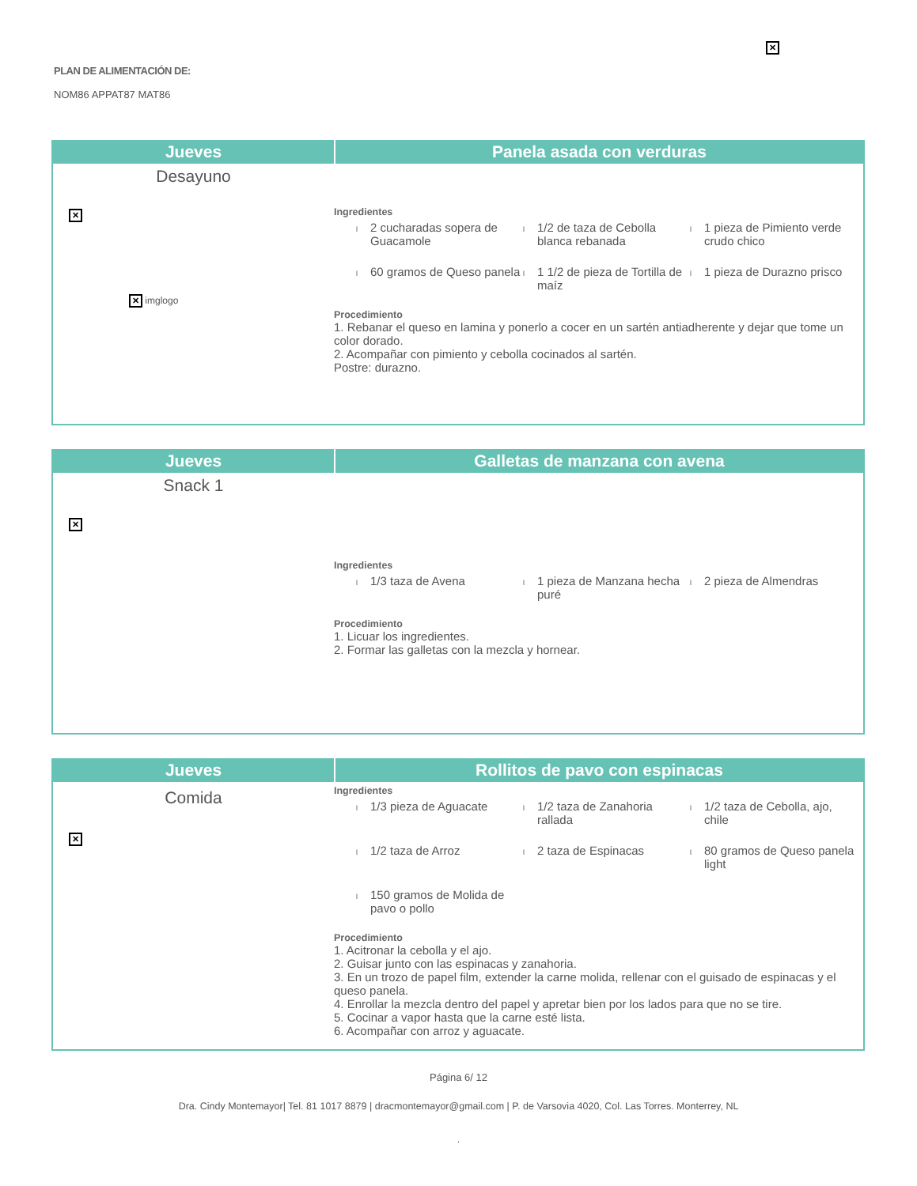✕
PLAN DE ALIMENTACIÓN DE:
NOM86 APPAT87 MAT86
| Jueves | Panela asada con verduras |
| --- | --- |
Desayuno
✕
✕ imglogo
Ingredientes
l 2 cucharadas sopera de Guacamole
l 1/2 de taza de Cebolla blanca rebanada
l 1 pieza de Pimiento verde crudo chico
l 60 gramos de Queso panela
l 1 1/2 de pieza de Tortilla de maíz
l 1 pieza de Durazno prisco
Procedimiento
1. Rebanar el queso en lamina y ponerlo a cocer en un sartén antiadherente y dejar que tome un color dorado.
2. Acompañar con pimiento y cebolla cocinados al sartén.
Postre: durazno.
| Jueves | Galletas de manzana con avena |
| --- | --- |
Snack 1
✕
Ingredientes
l 1/3 taza de Avena
l 1 pieza de Manzana hecha puré
l 2 pieza de Almendras
Procedimiento
1. Licuar los ingredientes.
2. Formar las galletas con la mezcla y hornear.
| Jueves | Rollitos de pavo con espinacas |
| --- | --- |
Comida
✕
Ingredientes
l 1/3 pieza de Aguacate
l 1/2 taza de Zanahoria rallada
l 1/2 taza de Cebolla, ajo, chile
l 1/2 taza de Arroz
l 2 taza de Espinacas
l 80 gramos de Queso panela light
l 150 gramos de Molida de pavo o pollo
Procedimiento
1. Acitronar la cebolla y el ajo.
2. Guisar junto con las espinacas y zanahoria.
3. En un trozo de papel film, extender la carne molida, rellenar con el guisado de espinacas y el queso panela.
4. Enrollar la mezcla dentro del papel y apretar bien por los lados para que no se tire.
5. Cocinar a vapor hasta que la carne esté lista.
6. Acompañar con arroz y aguacate.
Página 6/ 12
Dra. Cindy Montemayor| Tel. 81 1017 8879 | dracmontemayor@gmail.com | P. de Varsovia 4020, Col. Las Torres. Monterrey, NL
.